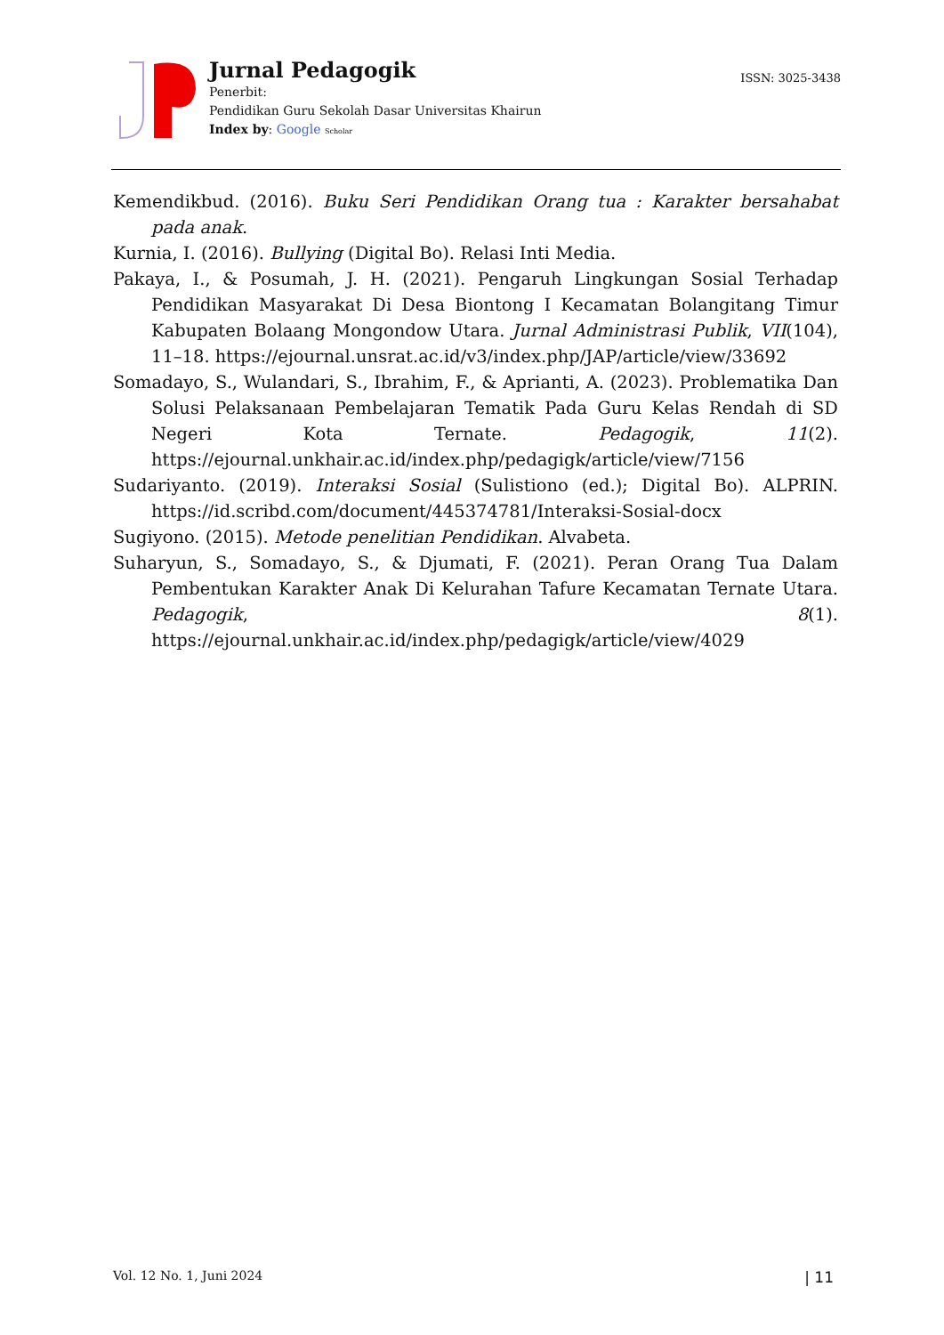Jurnal Pedagogik
Penerbit:
Pendidikan Guru Sekolah Dasar Universitas Khairun
Index by: Google Scholar
ISSN: 3025-3438
Kemendikbud. (2016). Buku Seri Pendidikan Orang tua : Karakter bersahabat pada anak.
Kurnia, I. (2016). Bullying (Digital Bo). Relasi Inti Media.
Pakaya, I., & Posumah, J. H. (2021). Pengaruh Lingkungan Sosial Terhadap Pendidikan Masyarakat Di Desa Biontong I Kecamatan Bolangitang Timur Kabupaten Bolaang Mongondow Utara. Jurnal Administrasi Publik, VII(104), 11–18. https://ejournal.unsrat.ac.id/v3/index.php/JAP/article/view/33692
Somadayo, S., Wulandari, S., Ibrahim, F., & Aprianti, A. (2023). Problematika Dan Solusi Pelaksanaan Pembelajaran Tematik Pada Guru Kelas Rendah di SD Negeri Kota Ternate. Pedagogik, 11(2). https://ejournal.unkhair.ac.id/index.php/pedagigk/article/view/7156
Sudariyanto. (2019). Interaksi Sosial (Sulistiono (ed.); Digital Bo). ALPRIN. https://id.scribd.com/document/445374781/Interaksi-Sosial-docx
Sugiyono. (2015). Metode penelitian Pendidikan. Alvabeta.
Suharyun, S., Somadayo, S., & Djumati, F. (2021). Peran Orang Tua Dalam Pembentukan Karakter Anak Di Kelurahan Tafure Kecamatan Ternate Utara. Pedagogik, 8(1). https://ejournal.unkhair.ac.id/index.php/pedagigk/article/view/4029
Vol. 12 No. 1, Juni 2024 | 11